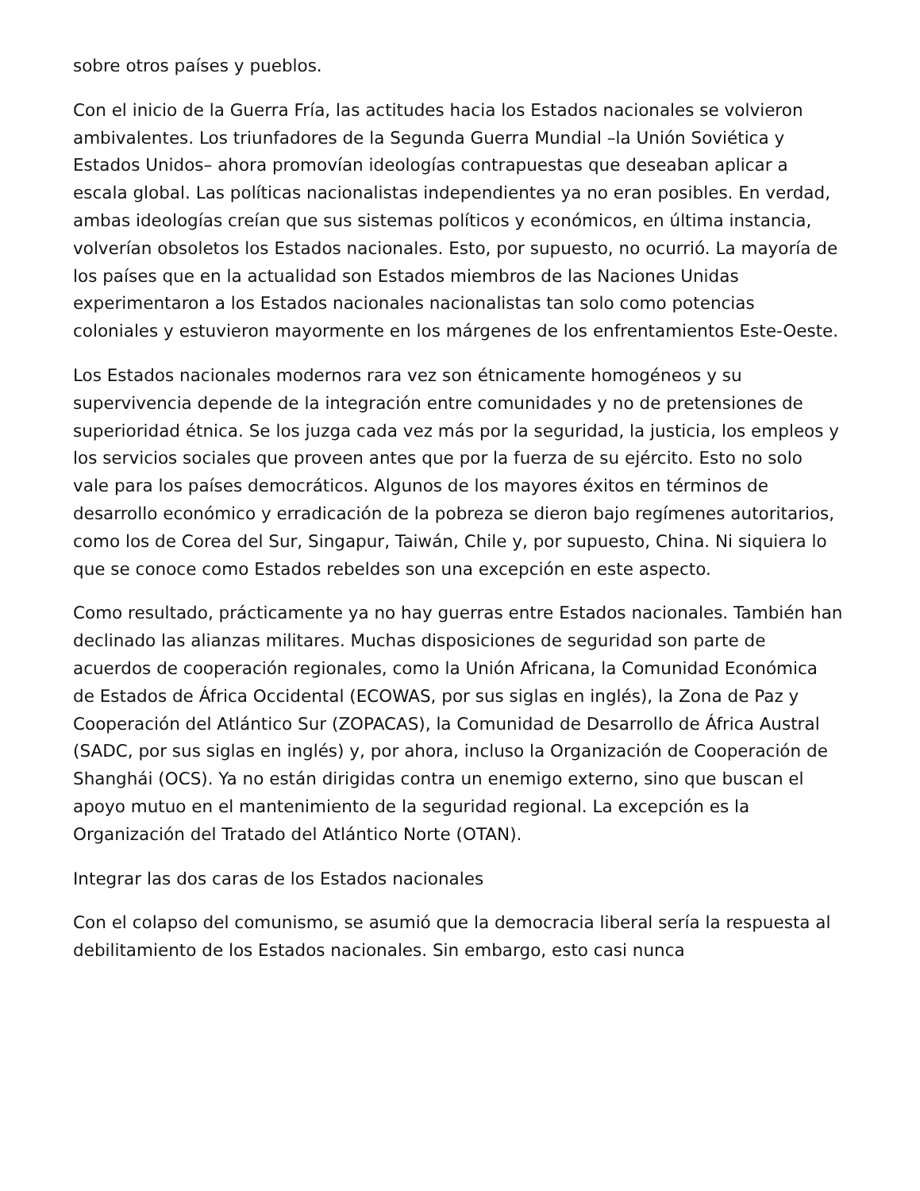sobre otros países y pueblos.
Con el inicio de la Guerra Fría, las actitudes hacia los Estados nacionales se volvieron ambivalentes. Los triunfadores de la Segunda Guerra Mundial –la Unión Soviética y Estados Unidos– ahora promovían ideologías contrapuestas que deseaban aplicar a escala global. Las políticas nacionalistas independientes ya no eran posibles. En verdad, ambas ideologías creían que sus sistemas políticos y económicos, en última instancia, volverían obsoletos los Estados nacionales. Esto, por supuesto, no ocurrió. La mayoría de los países que en la actualidad son Estados miembros de las Naciones Unidas experimentaron a los Estados nacionales nacionalistas tan solo como potencias coloniales y estuvieron mayormente en los márgenes de los enfrentamientos Este-Oeste.
Los Estados nacionales modernos rara vez son étnicamente homogéneos y su supervivencia depende de la integración entre comunidades y no de pretensiones de superioridad étnica. Se los juzga cada vez más por la seguridad, la justicia, los empleos y los servicios sociales que proveen antes que por la fuerza de su ejército. Esto no solo vale para los países democráticos. Algunos de los mayores éxitos en términos de desarrollo económico y erradicación de la pobreza se dieron bajo regímenes autoritarios, como los de Corea del Sur, Singapur, Taiwán, Chile y, por supuesto, China. Ni siquiera lo que se conoce como Estados rebeldes son una excepción en este aspecto.
Como resultado, prácticamente ya no hay guerras entre Estados nacionales. También han declinado las alianzas militares. Muchas disposiciones de seguridad son parte de acuerdos de cooperación regionales, como la Unión Africana, la Comunidad Económica de Estados de África Occidental (ECOWAS, por sus siglas en inglés), la Zona de Paz y Cooperación del Atlántico Sur (ZOPACAS), la Comunidad de Desarrollo de África Austral (SADC, por sus siglas en inglés) y, por ahora, incluso la Organización de Cooperación de Shanghái (OCS). Ya no están dirigidas contra un enemigo externo, sino que buscan el apoyo mutuo en el mantenimiento de la seguridad regional. La excepción es la Organización del Tratado del Atlántico Norte (OTAN).
Integrar las dos caras de los Estados nacionales
Con el colapso del comunismo, se asumió que la democracia liberal sería la respuesta al debilitamiento de los Estados nacionales. Sin embargo, esto casi nunca